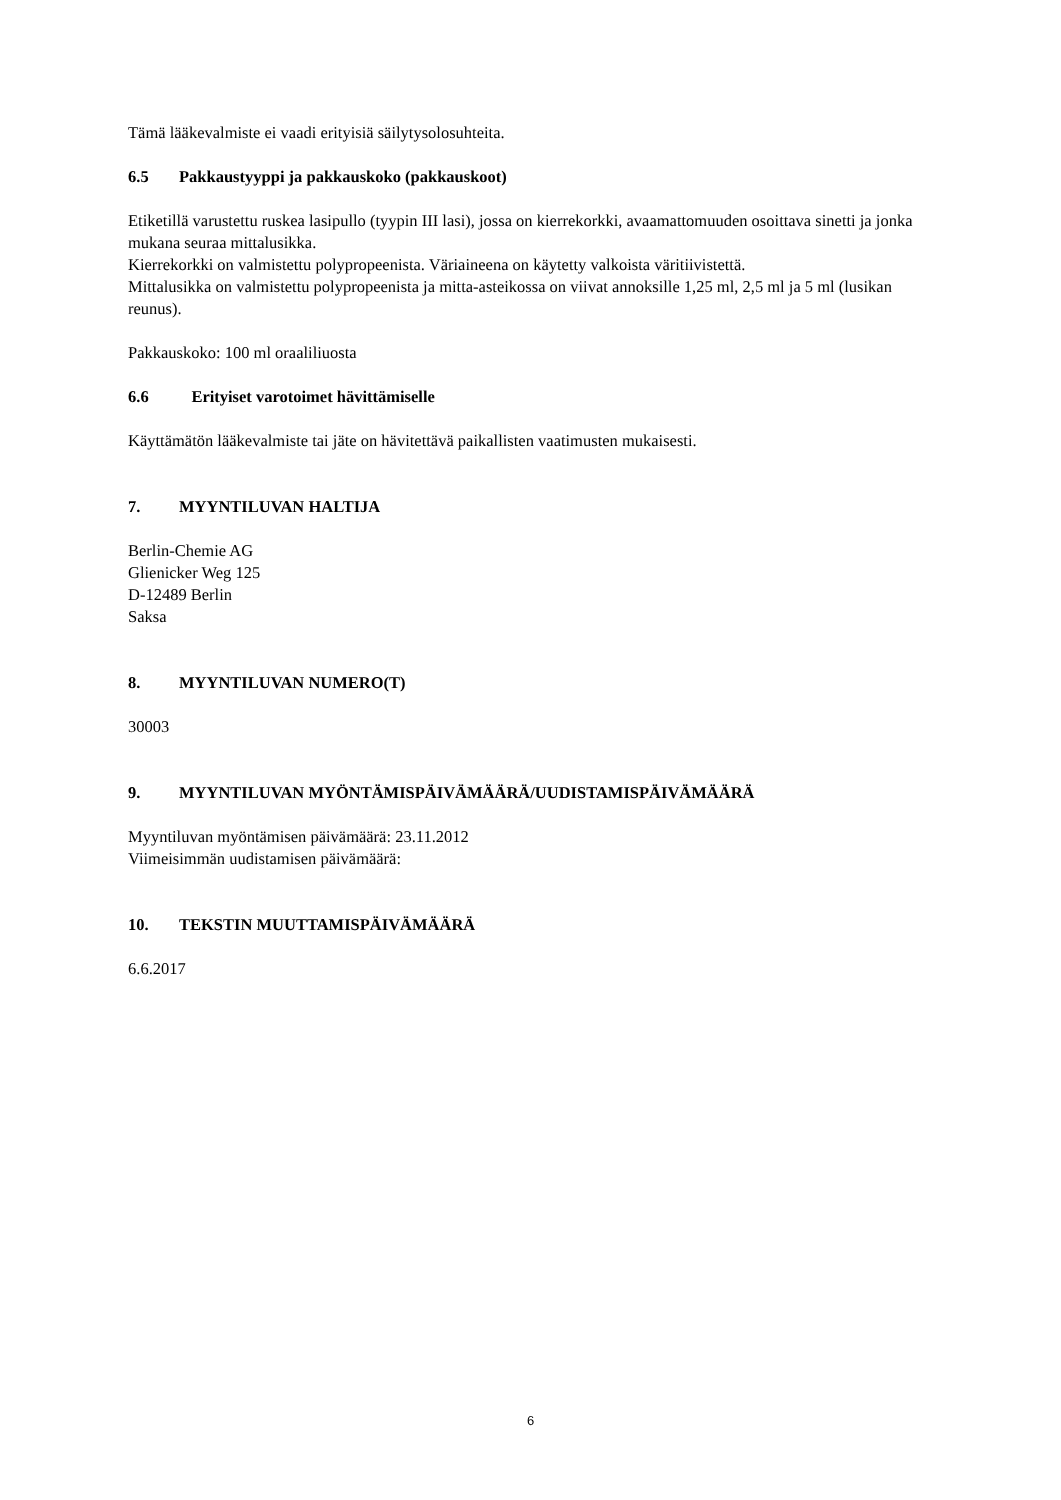Tämä lääkevalmiste ei vaadi erityisiä säilytysolosuhteita.
6.5 Pakkaustyyppi ja pakkauskoko (pakkauskoot)
Etiketillä varustettu ruskea lasipullo (tyypin III lasi), jossa on kierrekorkki, avaamattomuuden osoittava sinetti ja jonka mukana seuraa mittalusikka.
Kierrekorkki on valmistettu polypropeenista. Väriaineena on käytetty valkoista väritiivistettä.
Mittalusikka on valmistettu polypropeenista ja mitta-asteikossa on viivat annoksille 1,25 ml, 2,5 ml ja 5 ml (lusikan reunus).
Pakkauskoko: 100 ml oraaliliuosta
6.6 Erityiset varotoimet hävittämiselle
Käyttämätön lääkevalmiste tai jäte on hävitettävä paikallisten vaatimusten mukaisesti.
7. MYYNTILUVAN HALTIJA
Berlin-Chemie AG
Glienicker Weg 125
D-12489 Berlin
Saksa
8. MYYNTILUVAN NUMERO(T)
30003
9. MYYNTILUVAN MYÖNTÄMISPÄIVÄMÄÄRÄ/UUDISTAMISPÄIVÄMÄÄRÄ
Myyntiluvan myöntämisen päivämäärä: 23.11.2012
Viimeisimmän uudistamisen päivämäärä:
10. TEKSTIN MUUTTAMISPÄIVÄMÄÄRÄ
6.6.2017
6